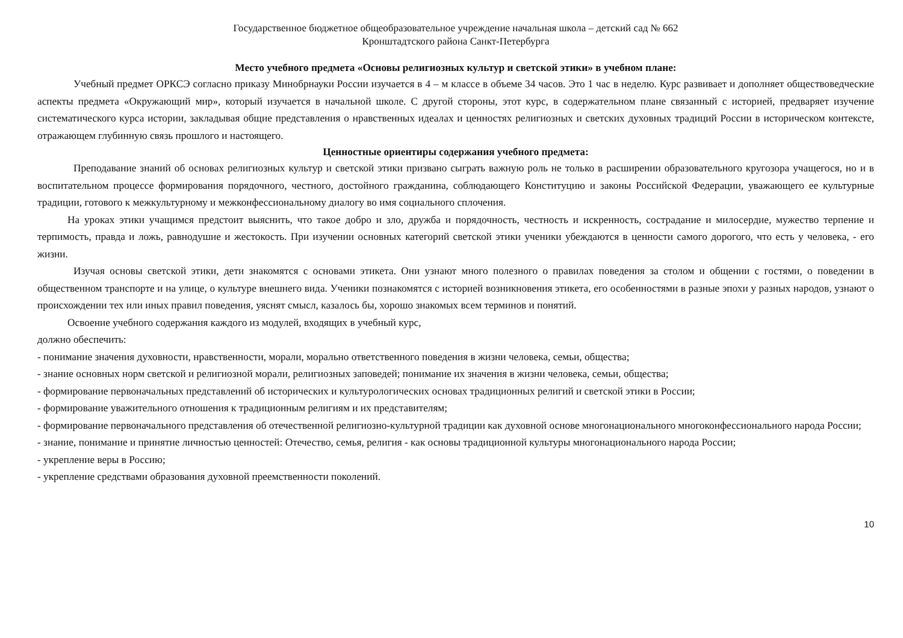Государственное бюджетное общеобразовательное учреждение начальная школа – детский сад № 662
Кронштадтского района Санкт-Петербурга
Место учебного предмета «Основы религиозных культур и светской этики» в учебном плане:
Учебный предмет ОРКСЭ согласно приказу Минобрнауки России изучается в 4 – м классе в объеме 34 часов. Это 1 час в неделю. Курс развивает и дополняет обществоведческие аспекты предмета «Окружающий мир», который изучается в начальной школе. С другой стороны, этот курс, в содержательном плане связанный с историей, предваряет изучение систематического курса истории, закладывая общие представления о нравственных идеалах и ценностях религиозных и светских духовных традиций России в историческом контексте, отражающем глубинную связь прошлого и настоящего.
Ценностные ориентиры содержания учебного предмета:
Преподавание знаний об основах религиозных культур и светской этики призвано сыграть важную роль не только в расширении образовательного кругозора учащегося, но и в воспитательном процессе формирования порядочного, честного, достойного гражданина, соблюдающего Конституцию и законы Российской Федерации, уважающего ее культурные традиции, готового к межкультурному и межконфессиональному диалогу во имя социального сплочения.
На уроках этики учащимся предстоит выяснить, что такое добро и зло, дружба и порядочность, честность и искренность, сострадание и милосердие, мужество терпение и терпимость, правда и ложь, равнодушие и жестокость. При изучении основных категорий светской этики ученики убеждаются в ценности самого дорогого, что есть у человека, - его жизни.
Изучая основы светской этики, дети знакомятся с основами этикета. Они узнают много полезного о правилах поведения за столом и общении с гостями, о поведении в общественном транспорте и на улице, о культуре внешнего вида. Ученики познакомятся с историей возникновения этикета, его особенностями в разные эпохи у разных народов, узнают о происхождении тех или иных правил поведения, уяснят смысл, казалось бы, хорошо знакомых всем терминов и понятий.
Освоение учебного содержания каждого из модулей, входящих в учебный курс,
должно обеспечить:
- понимание значения духовности, нравственности, морали, морально ответственного поведения в жизни человека, семьи, общества;
- знание основных норм светской и религиозной морали, религиозных заповедей; понимание их значения в жизни человека, семьи, общества;
- формирование первоначальных представлений об исторических и культурологических основах традиционных религий и светской этики в России;
- формирование уважительного отношения к традиционным религиям и их представителям;
- формирование первоначального представления об отечественной религиозно-культурной традиции как духовной основе многонационального многоконфессионального народа России;
- знание, понимание и принятие личностью ценностей: Отечество, семья, религия - как основы традиционной культуры многонационального народа России;
- укрепление веры в Россию;
- укрепление средствами образования духовной преемственности поколений.
10